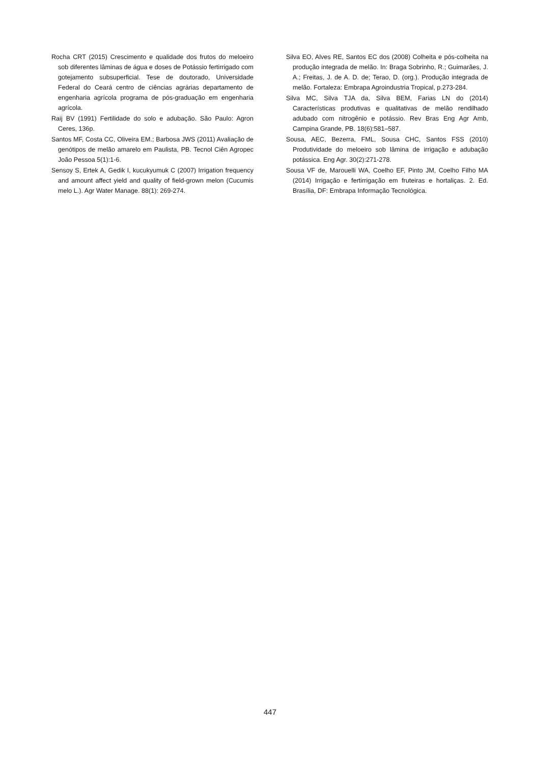Rocha CRT (2015) Crescimento e qualidade dos frutos do meloeiro sob diferentes lâminas de água e doses de Potássio fertirrigado com gotejamento subsuperficial. Tese de doutorado, Universidade Federal do Ceará centro de ciências agrárias departamento de engenharia agrícola programa de pós-graduação em engenharia agrícola.
Raij BV (1991) Fertilidade do solo e adubação. São Paulo: Agron Ceres, 136p.
Santos MF, Costa CC, Oliveira EM.; Barbosa JWS (2011) Avaliação de genótipos de melão amarelo em Paulista, PB. Tecnol Ciên Agropec João Pessoa 5(1):1-6.
Sensoy S, Ertek A, Gedik I, kucukyumuk C (2007) Irrigation frequency and amount affect yield and quality of field-grown melon (Cucumis melo L.). Agr Water Manage. 88(1): 269-274.
Silva EO, Alves RE, Santos EC dos (2008) Colheita e pós-colheita na produção integrada de melão. In: Braga Sobrinho, R.; Guimarães, J. A.; Freitas, J. de A. D. de; Terao, D. (org.). Produção integrada de melão. Fortaleza: Embrapa Agroindustria Tropical, p.273-284.
Silva MC, Silva TJA da, Silva BEM, Farias LN do (2014) Características produtivas e qualitativas de melão rendilhado adubado com nitrogênio e potássio. Rev Bras Eng Agr Amb, Campina Grande, PB. 18(6):581–587.
Sousa, AEC, Bezerra, FML, Sousa CHC, Santos FSS (2010) Produtividade do meloeiro sob lâmina de irrigação e adubação potássica. Eng Agr. 30(2):271-278.
Sousa VF de, Marouelli WA, Coelho EF, Pinto JM, Coelho Filho MA (2014) Irrigação e fertirrigação em fruteiras e hortaliças. 2. Ed. Brasília, DF: Embrapa Informação Tecnológica.
447